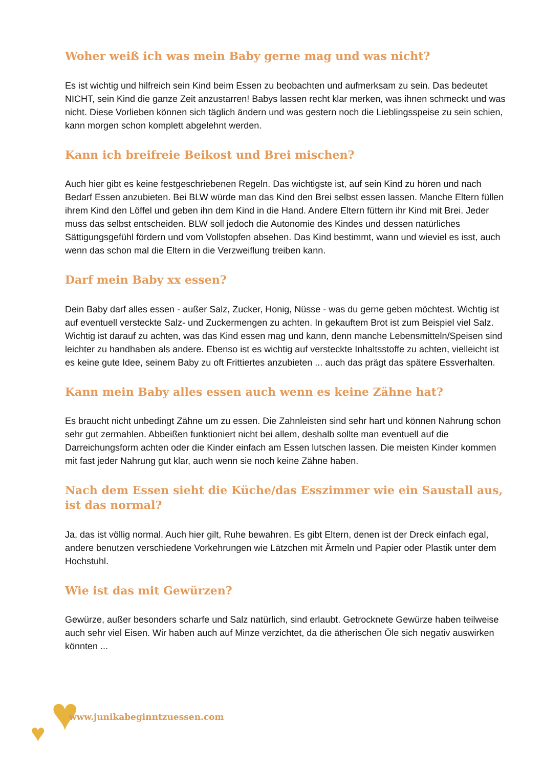Woher weiß ich was mein Baby gerne mag und was nicht?
Es ist wichtig und hilfreich sein Kind beim Essen zu beobachten und aufmerksam zu sein. Das bedeutet NICHT, sein Kind die ganze Zeit anzustarren! Babys lassen recht klar merken, was ihnen schmeckt und was nicht. Diese Vorlieben können sich täglich ändern und was gestern noch die Lieblingsspeise zu sein schien, kann morgen schon komplett abgelehnt werden.
Kann ich breifreie Beikost und Brei mischen?
Auch hier gibt es keine festgeschriebenen Regeln. Das wichtigste ist, auf sein Kind zu hören und nach Bedarf Essen anzubieten. Bei BLW würde man das Kind den Brei selbst essen lassen. Manche Eltern füllen ihrem Kind den Löffel und geben ihn dem Kind in die Hand. Andere Eltern füttern ihr Kind mit Brei. Jeder muss das selbst entscheiden. BLW soll jedoch die Autonomie des Kindes und dessen natürliches Sättigungsgefühl fördern und vom Vollstopfen absehen. Das Kind bestimmt, wann und wieviel es isst, auch wenn das schon mal die Eltern in die Verzweiflung treiben kann.
Darf mein Baby xx essen?
Dein Baby darf alles essen - außer Salz, Zucker, Honig, Nüsse - was du gerne geben möchtest. Wichtig ist auf eventuell versteckte Salz- und Zuckermengen zu achten. In gekauftem Brot ist zum Beispiel viel Salz. Wichtig ist darauf zu achten, was das Kind essen mag und kann, denn manche Lebensmitteln/Speisen sind leichter zu handhaben als andere. Ebenso ist es wichtig auf versteckte Inhaltsstoffe zu achten, vielleicht ist es keine gute Idee, seinem Baby zu oft Frittiertes anzubieten ... auch das prägt das spätere Essverhalten.
Kann mein Baby alles essen auch wenn es keine Zähne hat?
Es braucht nicht unbedingt Zähne um zu essen. Die Zahnleisten sind sehr hart und können Nahrung schon sehr gut zermahlen. Abbeißen funktioniert nicht bei allem, deshalb sollte man eventuell auf die Darreichungsform achten oder die Kinder einfach am Essen lutschen lassen. Die meisten Kinder kommen mit fast jeder Nahrung gut klar, auch wenn sie noch keine Zähne haben.
Nach dem Essen sieht die Küche/das Esszimmer wie ein Saustall aus, ist das normal?
Ja, das ist völlig normal. Auch hier gilt, Ruhe bewahren. Es gibt Eltern, denen ist der Dreck einfach egal, andere benutzen verschiedene Vorkehrungen wie Lätzchen mit Ärmeln und Papier oder Plastik unter dem Hochstuhl.
Wie ist das mit Gewürzen?
Gewürze, außer besonders scharfe und Salz natürlich, sind erlaubt. Getrocknete Gewürze haben teilweise auch sehr viel Eisen. Wir haben auch auf Minze verzichtet, da die ätherischen Öle sich negativ auswirken könnten ...
♥ ♥
www.junikabeginntzuessen.com